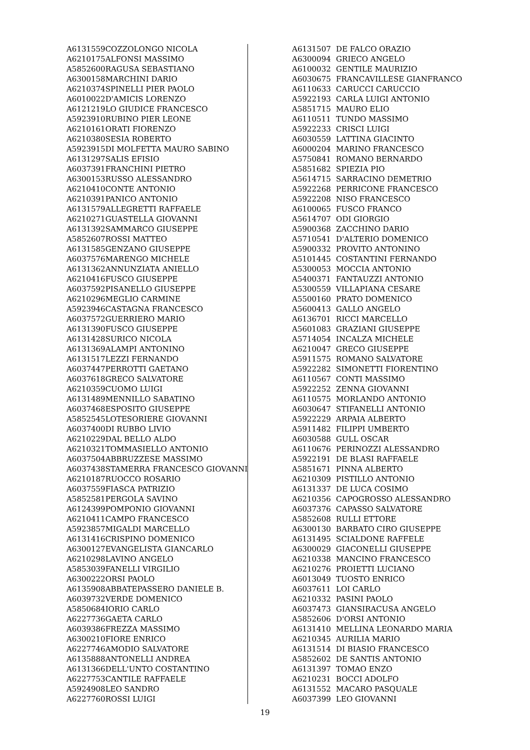| A6131559 | COZZOLONGO NICOLA |
| A6210175 | ALFONSI MASSIMO |
| A5852600 | RAGUSA SEBASTIANO |
| A6300158 | MARCHINI DARIO |
| A6210374 | SPINELLI PIER PAOLO |
| A6010022 | D'AMICIS LORENZO |
| A6121219 | LO GIUDICE FRANCESCO |
| A5923910 | RUBINO PIER LEONE |
| A6210161 | ORATI FIORENZO |
| A6210380 | SESIA ROBERTO |
| A5923915 | DI MOLFETTA MAURO SABINO |
| A6131297 | SALIS EFISIO |
| A6037391 | FRANCHINI PIETRO |
| A6300153 | RUSSO ALESSANDRO |
| A6210410 | CONTE ANTONIO |
| A6210391 | PANICO ANTONIO |
| A6131579 | ALLEGRETTI RAFFAELE |
| A6210271 | GUASTELLA GIOVANNI |
| A6131392 | SAMMARCO GIUSEPPE |
| A5852607 | ROSSI MATTEO |
| A6131585 | GENZANO GIUSEPPE |
| A6037576 | MARENGO MICHELE |
| A6131362 | ANNUNZIATA ANIELLO |
| A6210416 | FUSCO GIUSEPPE |
| A6037592 | PISANELLO GIUSEPPE |
| A6210296 | MEGLIO CARMINE |
| A5923946 | CASTAGNA FRANCESCO |
| A6037572 | GUERRIERO MARIO |
| A6131390 | FUSCO GIUSEPPE |
| A6131428 | SURICO NICOLA |
| A6131369 | ALAMPI ANTONINO |
| A6131517 | LEZZI FERNANDO |
| A6037447 | PERROTTI GAETANO |
| A6037618 | GRECO SALVATORE |
| A6210359 | CUOMO LUIGI |
| A6131489 | MENNILLO SABATINO |
| A6037468 | ESPOSITO GIUSEPPE |
| A5852545 | LOTESORIERE GIOVANNI |
| A6037400 | DI RUBBO LIVIO |
| A6210229 | DAL BELLO ALDO |
| A6210321 | TOMMASIELLO ANTONIO |
| A6037504 | ABBRUZZESE MASSIMO |
| A6037438 | STAMERRA FRANCESCO GIOVANNI |
| A6210187 | RUOCCO ROSARIO |
| A6037559 | FIASCA PATRIZIO |
| A5852581 | PERGOLA SAVINO |
| A6124399 | POMPONIO GIOVANNI |
| A6210411 | CAMPO FRANCESCO |
| A5923857 | MIGALDI MARCELLO |
| A6131416 | CRISPINO DOMENICO |
| A6300127 | EVANGELISTA GIANCARLO |
| A6210298 | LAVINO ANGELO |
| A5853039 | FANELLI VIRGILIO |
| A6300222 | ORSI PAOLO |
| A6135908 | ABBATEPASSERO DANIELE B. |
| A6039732 | VERDE DOMENICO |
| A5850684 | IORIO CARLO |
| A6227736 | GAETA CARLO |
| A6039386 | FREZZA MASSIMO |
| A6300210 | FIORE ENRICO |
| A6227746 | AMODIO SALVATORE |
| A6135888 | ANTONELLI ANDREA |
| A6131366 | DELL'UNTO COSTANTINO |
| A6227753 | CANTILE RAFFAELE |
| A5924908 | LEO SANDRO |
| A6227760 | ROSSI LUIGI |
| A6131507 | DE FALCO ORAZIO |
| A6300094 | GRIECO ANGELO |
| A6100032 | GENTILE MAURIZIO |
| A6030675 | FRANCAVILLESE GIANFRANCO |
| A6110633 | CARUCCI CARUCCIO |
| A5922193 | CARLA LUIGI ANTONIO |
| A5851715 | MAURO ELIO |
| A6110511 | TUNDO MASSIMO |
| A5922233 | CRISCI LUIGI |
| A6030559 | LATTINA GIACINTO |
| A6000204 | MARINO FRANCESCO |
| A5750841 | ROMANO BERNARDO |
| A5851682 | SPIEZIA PIO |
| A5614715 | SARRACINO DEMETRIO |
| A5922268 | PERRICONE FRANCESCO |
| A5922208 | NISO FRANCESCO |
| A6100065 | FUSCO FRANCO |
| A5614707 | ODI GIORGIO |
| A5900368 | ZACCHINO DARIO |
| A5710541 | D'ALTERIO DOMENICO |
| A5900332 | PROVITO ANTONINO |
| A5101445 | COSTANTINI FERNANDO |
| A5300053 | MOCCIA ANTONIO |
| A5400371 | FANTAUZZI ANTONIO |
| A5300559 | VILLAPIANA CESARE |
| A5500160 | PRATO DOMENICO |
| A5600413 | GALLO ANGELO |
| A6136701 | RICCI MARCELLO |
| A5601083 | GRAZIANI GIUSEPPE |
| A5714054 | INCALZA MICHELE |
| A6210047 | GRECO GIUSEPPE |
| A5911575 | ROMANO SALVATORE |
| A5922282 | SIMONETTI FIORENTINO |
| A6110567 | CONTI MASSIMO |
| A5922252 | ZENNA GIOVANNI |
| A6110575 | MORLANDO ANTONIO |
| A6030647 | STIFANELLI ANTONIO |
| A5922229 | ARPAIA ALBERTO |
| A5911482 | FILIPPI UMBERTO |
| A6030588 | GULL OSCAR |
| A6110676 | PERINOZZI ALESSANDRO |
| A5922191 | DE BLASI RAFFAELE |
| A5851671 | PINNA ALBERTO |
| A6210309 | PISTILLO ANTONIO |
| A6131337 | DE LUCA COSIMO |
| A6210356 | CAPOGROSSO ALESSANDRO |
| A6037376 | CAPASSO SALVATORE |
| A5852608 | RULLI ETTORE |
| A6300130 | BARBATO CIRO GIUSEPPE |
| A6131495 | SCIALDONE RAFFELE |
| A6300029 | GIACONELLI GIUSEPPE |
| A6210338 | MANCINO FRANCESCO |
| A6210276 | PROIETTI LUCIANO |
| A6013049 | TUOSTO ENRICO |
| A6037611 | LOI CARLO |
| A6210332 | PASINI PAOLO |
| A6037473 | GIANSIRACUSA ANGELO |
| A5852606 | D'ORSI ANTONIO |
| A6131410 | MELLINA LEONARDO MARIA |
| A6210345 | AURILIA MARIO |
| A6131514 | DI BIASIO FRANCESCO |
| A5852602 | DE SANTIS ANTONIO |
| A6131397 | TOMAO ENZO |
| A6210231 | BOCCI ADOLFO |
| A6131552 | MACARO PASQUALE |
| A6037399 | LEO GIOVANNI |
19